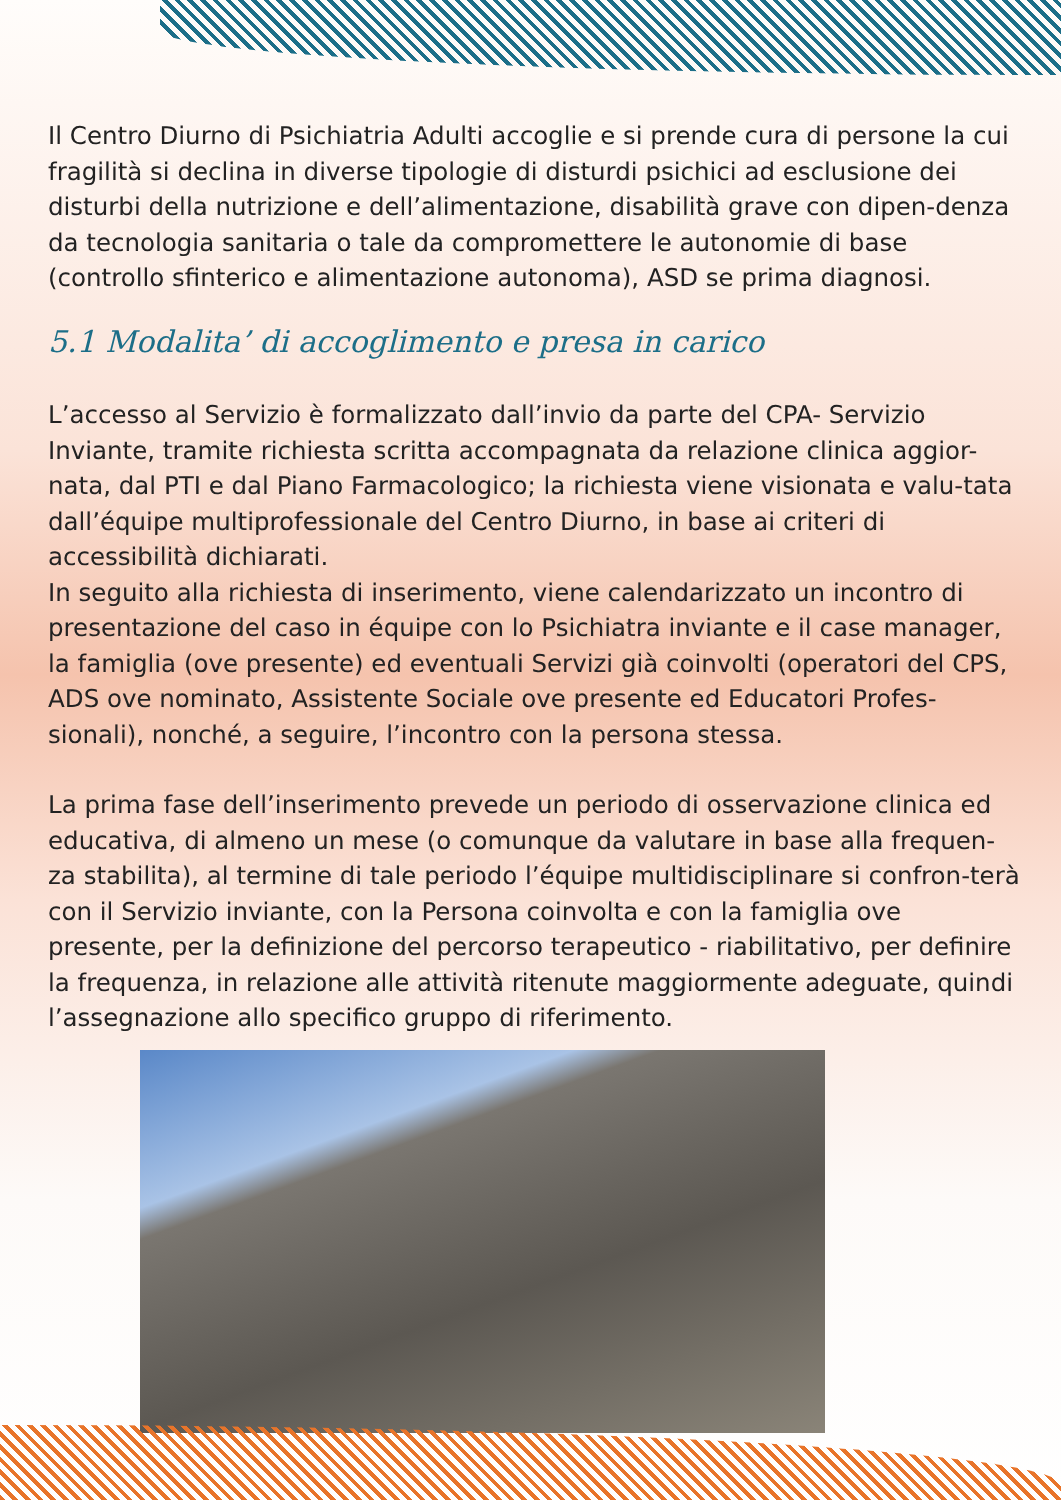Il Centro Diurno di Psichiatria Adulti accoglie e si prende cura di persone la cui fragilità si declina in diverse tipologie di disturdi psichici ad esclusione dei disturbi della nutrizione e dell’alimentazione, disabilità grave con dipen-denza da tecnologia sanitaria o tale da compromettere le autonomie di base (controllo sfinterico e alimentazione autonoma), ASD se prima diagnosi.
5.1 Modalita’ di accoglimento e presa in carico
L’accesso al Servizio è formalizzato dall’invio da parte del CPA- Servizio Inviante, tramite richiesta scritta accompagnata da relazione clinica aggior-nata, dal PTI e dal Piano Farmacologico; la richiesta viene visionata e valu-tata dall’équipe multiprofessionale del Centro Diurno, in base ai criteri di accessibilità dichiarati.
In seguito alla richiesta di inserimento, viene calendarizzato un incontro di presentazione del caso in équipe con lo Psichiatra inviante e il case manager, la famiglia (ove presente) ed eventuali Servizi già coinvolti (operatori del CPS, ADS ove nominato, Assistente Sociale ove presente ed Educatori Profes-sionali), nonché, a seguire, l’incontro con la persona stessa.
La prima fase dell’inserimento prevede un periodo di osservazione clinica ed educativa, di almeno un mese (o comunque da valutare in base alla frequen-za stabilita), al termine di tale periodo l’équipe multidisciplinare si confron-terà con il Servizio inviante, con la Persona coinvolta e con la famiglia ove presente, per la definizione del percorso terapeutico - riabilitativo, per definire la frequenza, in relazione alle attività ritenute maggiormente adeguate, quindi l’assegnazione allo specifico gruppo di riferimento.